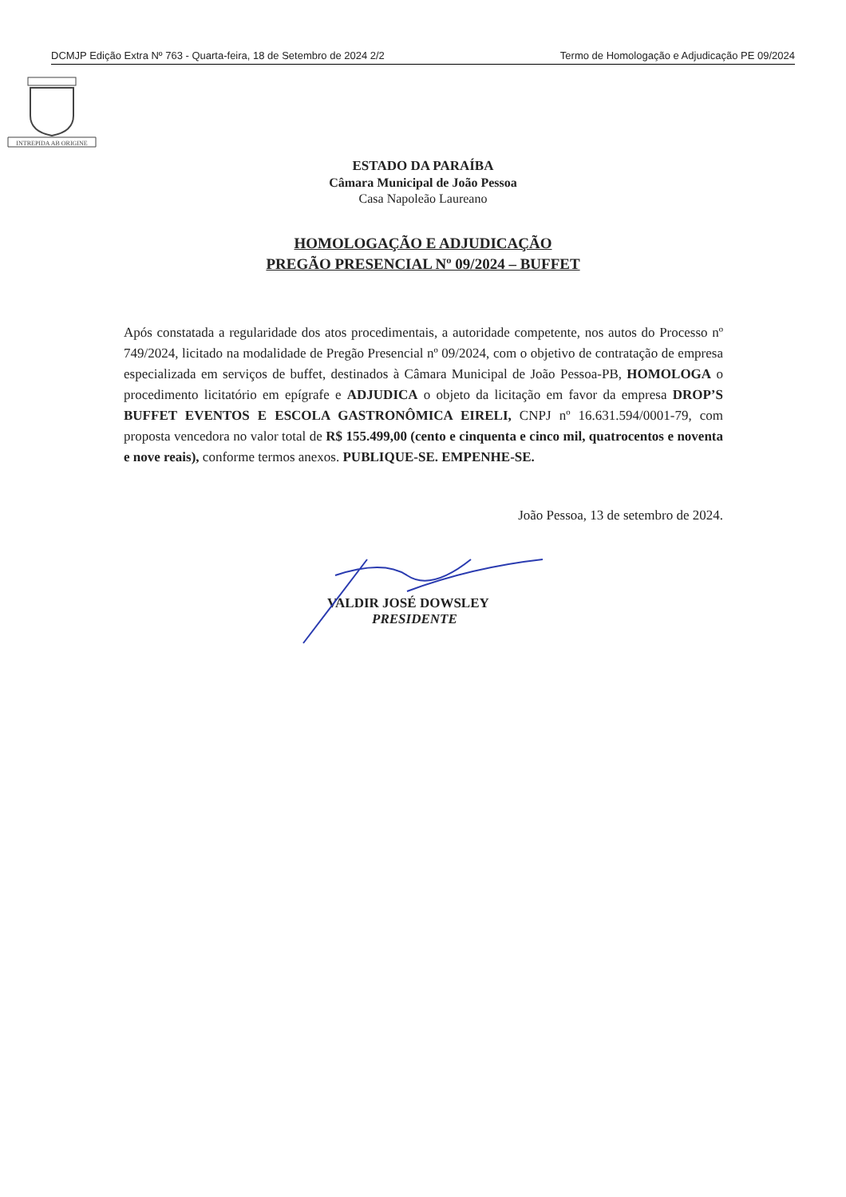DCMJP Edição Extra Nº 763 - Quarta-feira, 18 de Setembro de 2024 2/2 Termo de Homologação e Adjudicação PE 09/2024
INTREPIDA AB ORIGINE
ESTADO DA PARAÍBA
Câmara Municipal de João Pessoa
Casa Napoleão Laureano
HOMOLOGAÇÃO E ADJUDICAÇÃO
PREGÃO PRESENCIAL Nº 09/2024 – BUFFET
Após constatada a regularidade dos atos procedimentais, a autoridade competente, nos autos do Processo nº 749/2024, licitado na modalidade de Pregão Presencial nº 09/2024, com o objetivo de contratação de empresa especializada em serviços de buffet, destinados à Câmara Municipal de João Pessoa-PB, HOMOLOGA o procedimento licitatório em epígrafe e ADJUDICA o objeto da licitação em favor da empresa DROP’S BUFFET EVENTOS E ESCOLA GASTRONÔMICA EIRELI, CNPJ nº 16.631.594/0001-79, com proposta vencedora no valor total de R$ 155.499,00 (cento e cinquenta e cinco mil, quatrocentos e noventa e nove reais), conforme termos anexos. PUBLIQUE-SE. EMPENHE-SE.
João Pessoa, 13 de setembro de 2024.
VALDIR JOSÉ DOWSLEY
PRESIDENTE